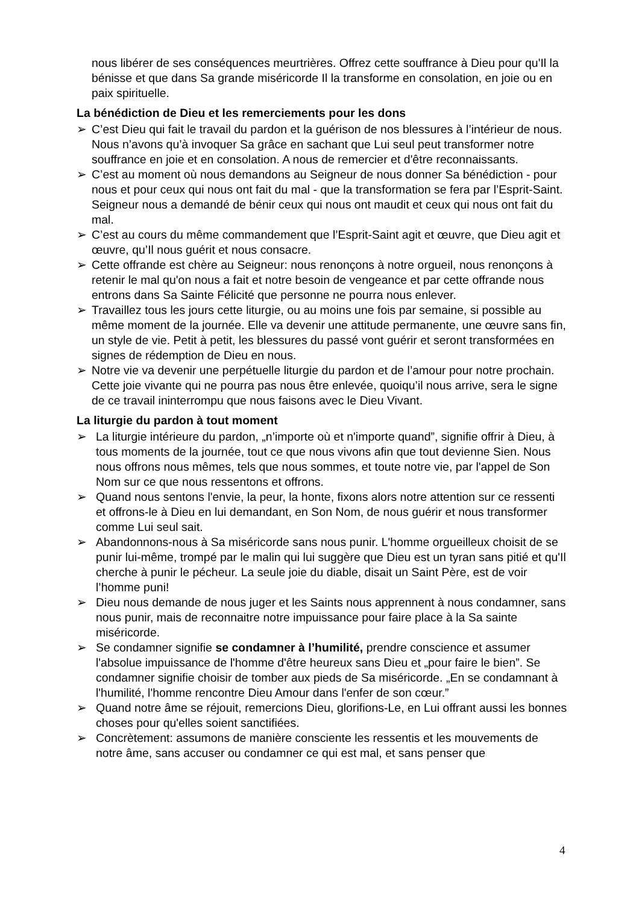nous libérer de ses conséquences meurtrières. Offrez cette souffrance à Dieu pour qu'Il la bénisse et que dans Sa grande miséricorde Il la transforme en consolation, en joie ou en paix spirituelle.
La bénédiction de Dieu et les remerciements pour les dons
➢ C’est Dieu qui fait le travail du pardon et la guérison de nos blessures à l’intérieur de nous. Nous n’avons qu’à invoquer Sa grâce en sachant que Lui seul peut transformer notre souffrance en joie et en consolation. A nous de remercier et d'être reconnaissants.
➢ C’est au moment où nous demandons au Seigneur de nous donner Sa bénédiction - pour nous et pour ceux qui nous ont fait du mal - que la transformation se fera par l’Esprit-Saint. Seigneur nous a demandé de bénir ceux qui nous ont maudit et ceux qui nous ont fait du mal.
➢ C’est au cours du même commandement que l’Esprit-Saint agit et œuvre, que Dieu agit et œuvre, qu’Il nous guérit et nous consacre.
➢ Cette offrande est chère au Seigneur: nous renonçons à notre orgueil, nous renonçons à retenir le mal qu'on nous a fait et notre besoin de vengeance et par cette offrande nous entrons dans Sa Sainte Félicité que personne ne pourra nous enlever.
➢ Travaillez tous les jours cette liturgie, ou au moins une fois par semaine, si possible au même moment de la journée. Elle va devenir une attitude permanente, une œuvre sans fin, un style de vie. Petit à petit, les blessures du passé vont guérir et seront transformées en signes de rédemption de Dieu en nous.
➢ Notre vie va devenir une perpétuelle liturgie du pardon et de l’amour pour notre prochain. Cette joie vivante qui ne pourra pas nous être enlevée, quoiqu’il nous arrive, sera le signe de ce travail ininterrompu que nous faisons avec le Dieu Vivant.
La liturgie du pardon à tout moment
➢ La liturgie intérieure du pardon, „n’importe où et n'importe quand”, signifie offrir à Dieu, à tous moments de la journée, tout ce que nous vivons afin que tout devienne Sien. Nous nous offrons nous mêmes, tels que nous sommes, et toute notre vie, par l'appel de Son Nom sur ce que nous ressentons et offrons.
➢ Quand nous sentons l'envie, la peur, la honte, fixons alors notre attention sur ce ressenti et offrons-le à Dieu en lui demandant, en Son Nom, de nous guérir et nous transformer comme Lui seul sait.
➢ Abandonnons-nous à Sa miséricorde sans nous punir. L'homme orgueilleux choisit de se punir lui-même, trompé par le malin qui lui suggère que Dieu est un tyran sans pitié et qu'Il cherche à punir le pécheur. La seule joie du diable, disait un Saint Père, est de voir l’homme puni!
➢ Dieu nous demande de nous juger et les Saints nous apprennent à nous condamner, sans nous punir, mais de reconnaitre notre impuissance pour faire place à la Sa sainte miséricorde.
➢ Se condamner signifie se condamner à l’humilité, prendre conscience et assumer l'absolue impuissance de l'homme d'être heureux sans Dieu et „pour faire le bien”. Se condamner signifie choisir de tomber aux pieds de Sa miséricorde. „En se condamnant à l'humilité, l'homme rencontre Dieu Amour dans l'enfer de son cœur.”
➢ Quand notre âme se réjouit, remercions Dieu, glorifions-Le, en Lui offrant aussi les bonnes choses pour qu'elles soient sanctifiées.
➢ Concrètement: assumons de manière consciente les ressentis et les mouvements de notre âme, sans accuser ou condamner ce qui est mal, et sans penser que
4